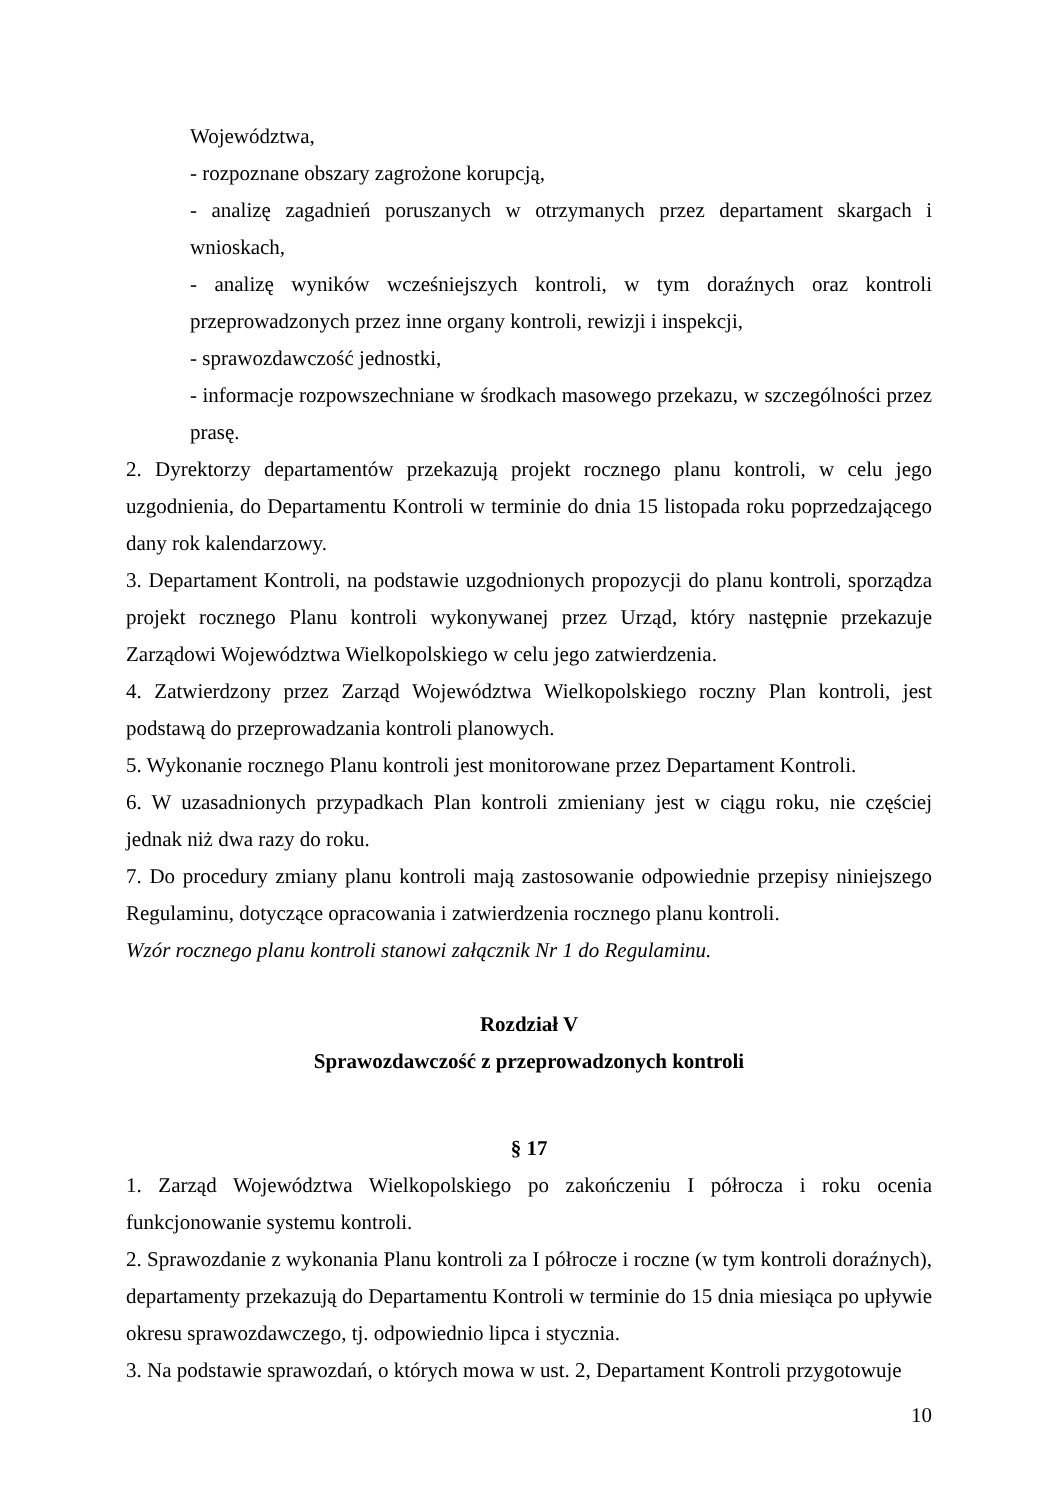Województwa,
- rozpoznane obszary zagrożone korupcją,
- analizę zagadnień poruszanych w otrzymanych przez departament skargach i wnioskach,
- analizę wyników wcześniejszych kontroli, w tym doraźnych oraz kontroli przeprowadzonych przez inne organy kontroli, rewizji i inspekcji,
- sprawozdawczość jednostki,
- informacje rozpowszechniane w środkach masowego przekazu, w szczególności przez prasę.
2. Dyrektorzy departamentów przekazują projekt rocznego planu kontroli, w celu jego uzgodnienia, do Departamentu Kontroli w terminie do dnia 15 listopada roku poprzedzającego dany rok kalendarzowy.
3. Departament Kontroli, na podstawie uzgodnionych propozycji do planu kontroli, sporządza projekt rocznego Planu kontroli wykonywanej przez Urząd, który następnie przekazuje Zarządowi Województwa Wielkopolskiego w celu jego zatwierdzenia.
4. Zatwierdzony przez Zarząd Województwa Wielkopolskiego roczny Plan kontroli, jest podstawą do przeprowadzania kontroli planowych.
5. Wykonanie rocznego Planu kontroli jest monitorowane przez Departament Kontroli.
6. W uzasadnionych przypadkach Plan kontroli zmieniany jest w ciągu roku, nie częściej jednak niż dwa razy do roku.
7. Do procedury zmiany planu kontroli mają zastosowanie odpowiednie przepisy niniejszego Regulaminu, dotyczące opracowania i zatwierdzenia rocznego planu kontroli.
Wzór rocznego planu kontroli stanowi załącznik Nr 1 do Regulaminu.
Rozdział V
Sprawozdawczość z przeprowadzonych kontroli
§ 17
1. Zarząd Województwa Wielkopolskiego po zakończeniu I półrocza i roku ocenia funkcjonowanie systemu kontroli.
2. Sprawozdanie z wykonania Planu kontroli za I półrocze i roczne (w tym kontroli doraźnych), departamenty przekazują do Departamentu Kontroli w terminie do 15 dnia miesiąca po upływie okresu sprawozdawczego, tj. odpowiednio lipca i stycznia.
3. Na podstawie sprawozdań, o których mowa w ust. 2, Departament Kontroli przygotowuje
10